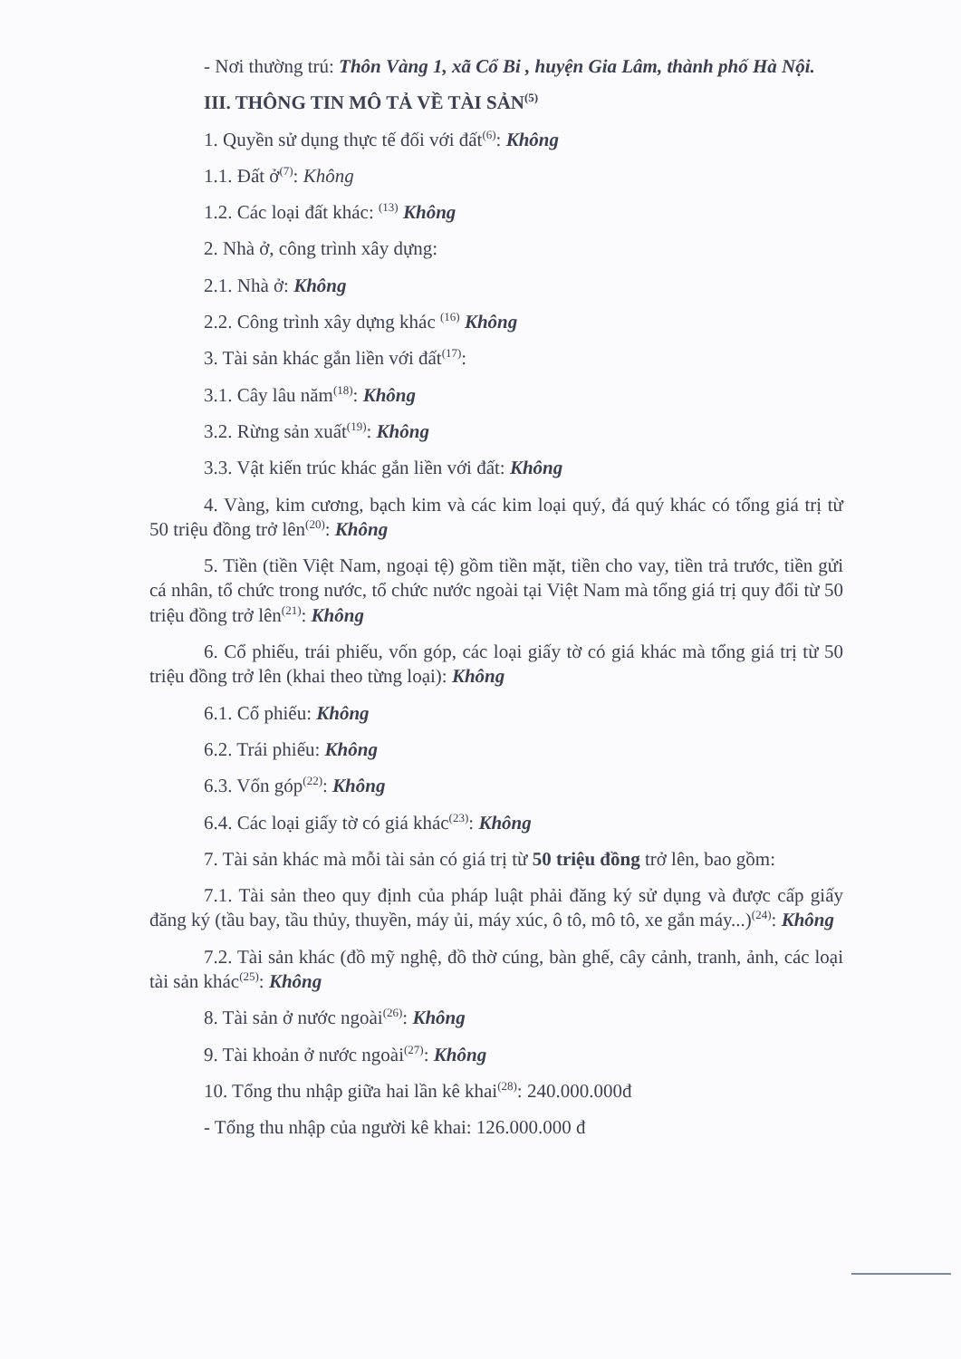- Nơi thường trú: Thôn Vàng 1, xã Cổ Bi , huyện Gia Lâm, thành phố Hà Nội.
III. THÔNG TIN MÔ TẢ VỀ TÀI SẢN<sup>(5)</sup>
1. Quyền sử dụng thực tế đối với đất<sup>(6)</sup>: Không
1.1. Đất ở<sup>(7)</sup>: Không
1.2. Các loại đất khác: <sup>(13)</sup> Không
2. Nhà ở, công trình xây dựng:
2.1. Nhà ở: Không
2.2. Công trình xây dựng khác <sup>(16)</sup> Không
3. Tài sản khác gắn liền với đất<sup>(17)</sup>:
3.1. Cây lâu năm<sup>(18)</sup>: Không
3.2. Rừng sản xuất<sup>(19)</sup>: Không
3.3. Vật kiến trúc khác gắn liền với đất: Không
4. Vàng, kim cương, bạch kim và các kim loại quý, đá quý khác có tổng giá trị từ 50 triệu đồng trở lên<sup>(20)</sup>: Không
5. Tiền (tiền Việt Nam, ngoại tệ) gồm tiền mặt, tiền cho vay, tiền trả trước, tiền gửi cá nhân, tổ chức trong nước, tổ chức nước ngoài tại Việt Nam mà tổng giá trị quy đổi từ 50 triệu đồng trở lên<sup>(21)</sup>: Không
6. Cổ phiếu, trái phiếu, vốn góp, các loại giấy tờ có giá khác mà tổng giá trị từ 50 triệu đồng trở lên (khai theo từng loại): Không
6.1. Cổ phiếu: Không
6.2. Trái phiếu: Không
6.3. Vốn góp<sup>(22)</sup>: Không
6.4. Các loại giấy tờ có giá khác<sup>(23)</sup>: Không
7. Tài sản khác mà mỗi tài sản có giá trị từ 50 triệu đồng trở lên, bao gồm:
7.1. Tài sản theo quy định của pháp luật phải đăng ký sử dụng và được cấp giấy đăng ký (tầu bay, tầu thủy, thuyền, máy ủi, máy xúc, ô tô, mô tô, xe gắn máy...)<sup>(24)</sup>: Không
7.2. Tài sản khác (đồ mỹ nghệ, đồ thờ cúng, bàn ghế, cây cảnh, tranh, ảnh, các loại tài sản khác<sup>(25)</sup>: Không
8. Tài sản ở nước ngoài<sup>(26)</sup>: Không
9. Tài khoản ở nước ngoài<sup>(27)</sup>: Không
10. Tổng thu nhập giữa hai lần kê khai<sup>(28)</sup>: 240.000.000đ
- Tổng thu nhập của người kê khai: 126.000.000 đ